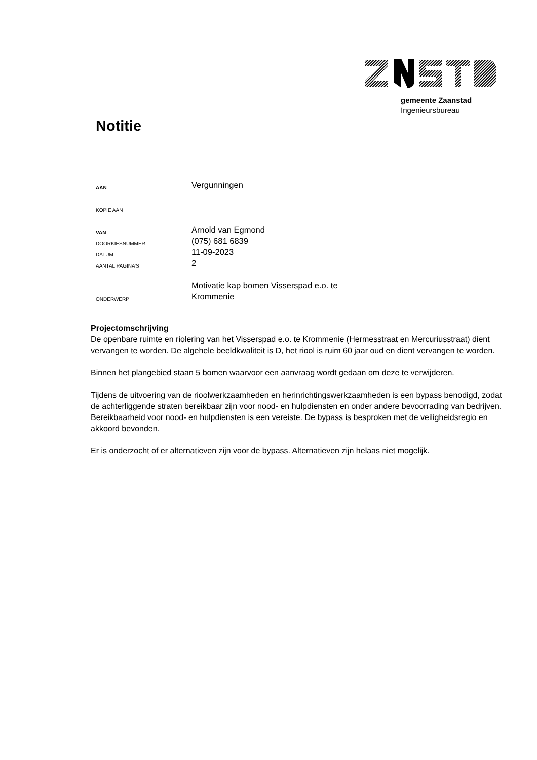gemeente Zaanstad
Ingenieursbureau
Notitie
AAN
Vergunningen
KOPIE AAN
VAN
Arnold van Egmond
DOORKIESNUMMER
(075) 681 6839
DATUM
11-09-2023
AANTAL PAGINA’S
2
ONDERWERP
Motivatie kap bomen Visserspad e.o. te
Krommenie
Projectomschrijving
De openbare ruimte en riolering van het Visserspad e.o. te Krommenie (Hermesstraat en Mercuriusstraat) dient vervangen te worden. De algehele beeldkwaliteit is D, het riool is ruim 60 jaar oud en dient vervangen te worden.
Binnen het plangebied staan 5 bomen waarvoor een aanvraag wordt gedaan om deze te verwijderen.
Tijdens de uitvoering van de rioolwerkzaamheden en herinrichtingswerkzaamheden is een bypass benodigd, zodat de achterliggende straten bereikbaar zijn voor nood- en hulpdiensten en onder andere bevoorrading van bedrijven. Bereikbaarheid voor nood- en hulpdiensten is een vereiste. De bypass is besproken met de veiligheidsregio en akkoord bevonden.
Er is onderzocht of er alternatieven zijn voor de bypass. Alternatieven zijn helaas niet mogelijk.